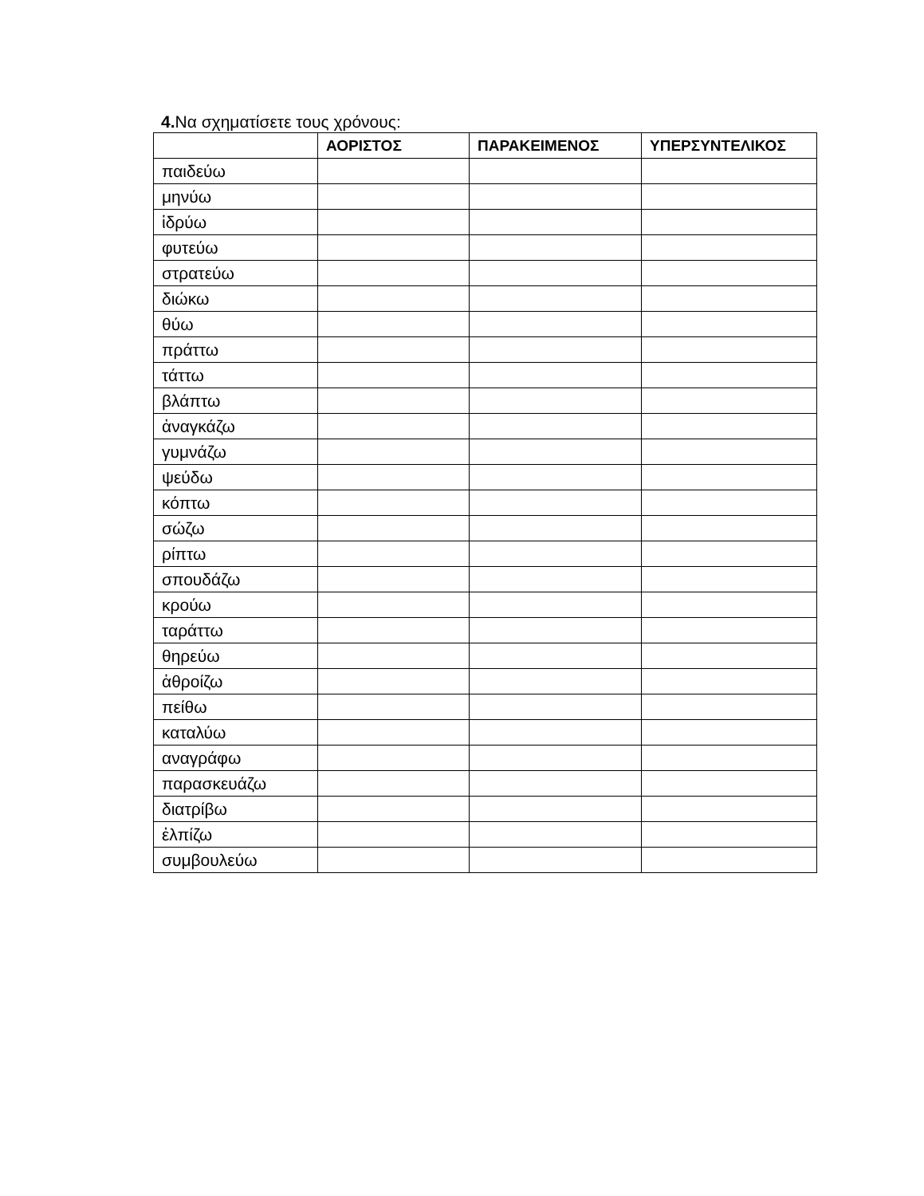4. Να σχηματίσετε τους χρόνους:
| | ΑΟΡΙΣΤΟΣ | ΠΑΡΑΚΕΙΜΕΝΟΣ | ΥΠΕΡΣΥΝΤΕΛΙΚΟΣ |
| --- | --- | --- | --- |
| παιδεύω | | | |
| μηνύω | | | |
| ἱδρύω | | | |
| φυτεύω | | | |
| στρατεύω | | | |
| διώκω | | | |
| θύω | | | |
| πράττω | | | |
| τάττω | | | |
| βλάπτω | | | |
| ἀναγκάζω | | | |
| γυμνάζω | | | |
| ψεύδω | | | |
| κόπτω | | | |
| σώζω | | | |
| ρίπτω | | | |
| σπουδάζω | | | |
| κρούω | | | |
| ταράττω | | | |
| θηρεύω | | | |
| ἁθροίζω | | | |
| πείθω | | | |
| καταλύω | | | |
| αναγράφω | | | |
| παρασκευάζω | | | |
| διατρίβω | | | |
| ἐλπίζω | | | |
| συμβουλεύω | | | |